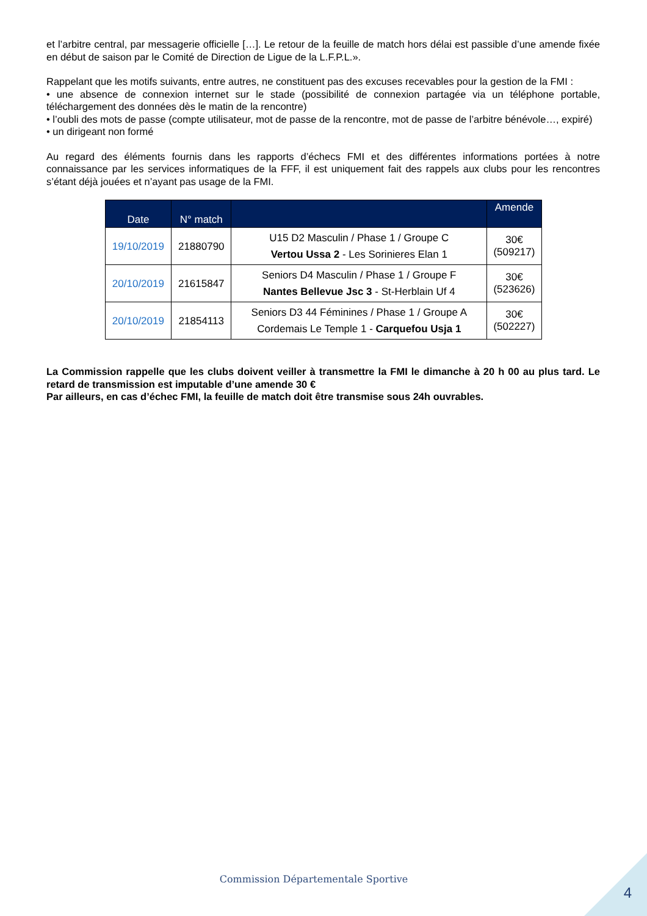et l’arbitre central, par messagerie officielle […]. Le retour de la feuille de match hors délai est passible d’une amende fixée en début de saison par le Comité de Direction de Ligue de la L.F.P.L.».
Rappelant que les motifs suivants, entre autres, ne constituent pas des excuses recevables pour la gestion de la FMI :
• une absence de connexion internet sur le stade (possibilité de connexion partagée via un téléphone portable, téléchargement des données dès le matin de la rencontre)
• l’oubli des mots de passe (compte utilisateur, mot de passe de la rencontre, mot de passe de l’arbitre bénévole…, expiré)
• un dirigeant non formé
Au regard des éléments fournis dans les rapports d’échecs FMI et des différentes informations portées à notre connaissance par les services informatiques de la FFF, il est uniquement fait des rappels aux clubs pour les rencontres s’étant déjà jouées et n’ayant pas usage de la FMI.
| Date | N° match | | Amende |
| --- | --- | --- | --- |
| 19/10/2019 | 21880790 | U15 D2 Masculin / Phase 1 / Groupe C Vertou Ussa 2 - Les Sorinieres Elan 1 | 30€ (509217) |
| 20/10/2019 | 21615847 | Seniors D4 Masculin / Phase 1 / Groupe F Nantes Bellevue Jsc 3 - St-Herblain Uf 4 | 30€ (523626) |
| 20/10/2019 | 21854113 | Seniors D3 44 Féminines / Phase 1 / Groupe A Cordemais Le Temple 1 - Carquefou Usja 1 | 30€ (502227) |
La Commission rappelle que les clubs doivent veiller à transmettre la FMI le dimanche à 20 h 00 au plus tard. Le retard de transmission est imputable d’une amende 30 €
Par ailleurs, en cas d’échec FMI, la feuille de match doit être transmise sous 24h ouvrables.
Commission Départementale Sportive
4